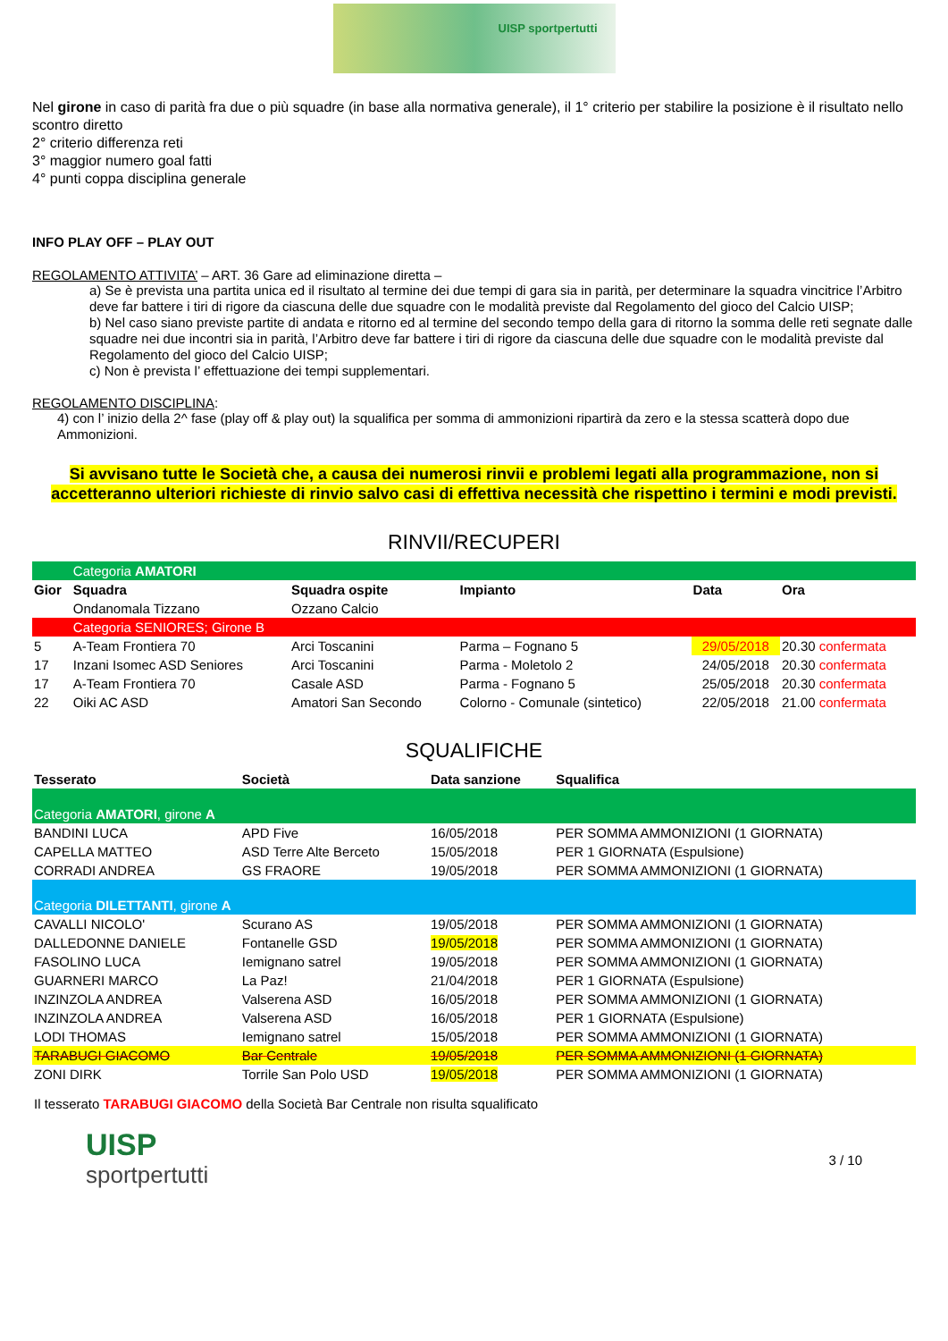UISP sportpertutti
Nel girone in caso di parità fra due o più squadre (in base alla normativa generale), il 1° criterio per stabilire la posizione è il risultato nello scontro diretto
2° criterio differenza reti
3° maggior numero goal fatti
4° punti coppa disciplina generale
INFO PLAY OFF – PLAY OUT
REGOLAMENTO ATTIVITA’ – ART. 36 Gare ad eliminazione diretta –
a) Se è prevista una partita unica ed il risultato al termine dei due tempi di gara sia in parità, per determinare la squadra vincitrice l’Arbitro deve far battere i tiri di rigore da ciascuna delle due squadre con le modalità previste dal Regolamento del gioco del Calcio UISP;
b) Nel caso siano previste partite di andata e ritorno ed al termine del secondo tempo della gara di ritorno la somma delle reti segnate dalle squadre nei due incontri sia in parità, l’Arbitro deve far battere i tiri di rigore da ciascuna delle due squadre con le modalità previste dal Regolamento del gioco del Calcio UISP;
c) Non è prevista l’ effettuazione dei tempi supplementari.
REGOLAMENTO DISCIPLINA:
4) con l’ inizio della 2^ fase (play off & play out) la squalifica per somma di ammonizioni ripartirà da zero e la stessa scatterà dopo due Ammonizioni.
Si avvisano tutte le Società che, a causa dei numerosi rinvii e problemi legati alla programmazione, non si accetteranno ulteriori richieste di rinvio salvo casi di effettiva necessità che rispettino i termini e modi previsti.
RINVII/RECUPERI
| | Categoria AMATORI | | | | |
| Gior | Squadra | Squadra ospite | Impianto | Data | Ora |
| | Ondanomala Tizzano | Ozzano Calcio | | | |
| | Categoria SENIORES; Girone B | | | | |
| 5 | A-Team Frontiera 70 | Arci Toscanini | Parma – Fognano 5 | 29/05/2018 | 20.30 confermata |
| 17 | Inzani Isomec ASD Seniores | Arci Toscanini | Parma - Moletolo 2 | 24/05/2018 | 20.30 confermata |
| 17 | A-Team Frontiera 70 | Casale ASD | Parma - Fognano 5 | 25/05/2018 | 20.30 confermata |
| 22 | Oiki AC ASD | Amatori San Secondo | Colorno - Comunale (sintetico) | 22/05/2018 | 21.00 confermata |
SQUALIFICHE
| Tesserato | Società | Data sanzione | Squalifica |
| --- | --- | --- | --- |
| Categoria AMATORI , girone A | | | |
| BANDINI LUCA | APD Five | 16/05/2018 | PER SOMMA AMMONIZIONI (1 GIORNATA) |
| CAPELLA MATTEO | ASD Terre Alte Berceto | 15/05/2018 | PER 1 GIORNATA (Espulsione) |
| CORRADI ANDREA | GS FRAORE | 19/05/2018 | PER SOMMA AMMONIZIONI (1 GIORNATA) |
| Categoria DILETTANTI , girone A | | | |
| CAVALLI NICOLO' | Scurano AS | 19/05/2018 | PER SOMMA AMMONIZIONI (1 GIORNATA) |
| DALLEDONNE DANIELE | Fontanelle GSD | 19/05/2018 | PER SOMMA AMMONIZIONI (1 GIORNATA) |
| FASOLINO LUCA | Iemignano satrel | 19/05/2018 | PER SOMMA AMMONIZIONI (1 GIORNATA) |
| GUARNERI MARCO | La Paz! | 21/04/2018 | PER 1 GIORNATA (Espulsione) |
| INZINZOLA ANDREA | Valserena ASD | 16/05/2018 | PER SOMMA AMMONIZIONI (1 GIORNATA) |
| INZINZOLA ANDREA | Valserena ASD | 16/05/2018 | PER 1 GIORNATA (Espulsione) |
| LODI THOMAS | Iemignano satrel | 15/05/2018 | PER SOMMA AMMONIZIONI (1 GIORNATA) |
| TARABUGI GIACOMO | Bar Centrale | 19/05/2018 | PER SOMMA AMMONIZIONI (1 GIORNATA) |
| ZONI DIRK | Torrile San Polo USD | 19/05/2018 | PER SOMMA AMMONIZIONI (1 GIORNATA) |
Il tesserato TARABUGI GIACOMO della Società Bar Centrale non risulta squalificato
UISP
sportpertutti
3 / 10